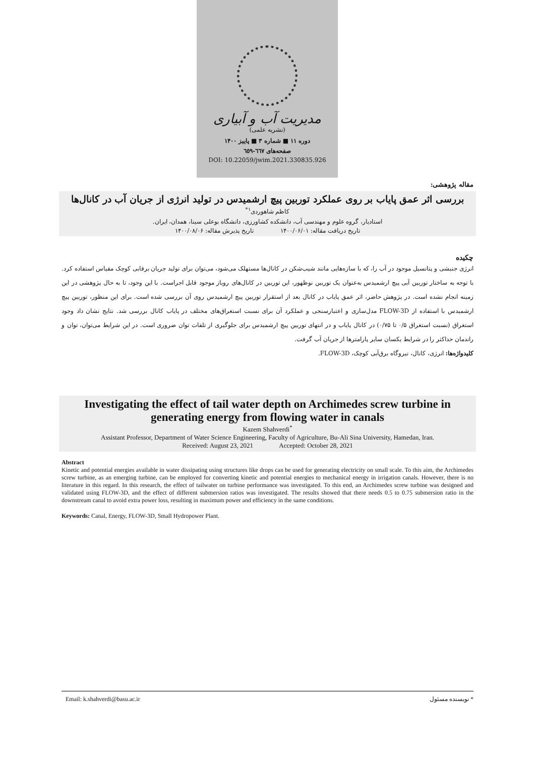مدیریت آب و آبیاری
(نشریه علمی)
دوره ۱۱ ■ شماره ۳ ■ پاییز ۱۴۰۰
صفحه‌های ٦٦٧-٦٥٩
DOI: 10.22059/jwim.2021.330835.926
مقاله پژوهشی:
بررسی اثر عمق پایاب بر روی عملکرد توربین پیچ ارشمیدس در تولید انرژی از جریان آب در کانال‌ها
کاظم شاهوردی<sup>۱*</sup>
استادیار، گروه علوم و مهندسی آب، دانشکده کشاورزی، دانشگاه بوعلی سینا، همدان، ایران.
تاریخ دریافت مقاله: ۱۴۰۰/۰۶/۰۱ تاریخ پذیرش مقاله: ۱۴۰۰/۰۸/۰۶
چکیده
انرژی جنبشی و پتانسیل موجود در آب را، که با سازه‌هایی مانند شیب‌شکن در کانال‌ها مستهلک می‌شود، می‌توان برای تولید جریان برقابی کوچک مقیاس استفاده کرد. با توجه به ساختار توربین آبی پیچ ارشمیدس به‌عنوان یک توربین نوظهور، این توربین در کانال‌های روباز موجود قابل اجراست. با این وجود، تا به حال پژوهشی در این زمینه انجام نشده است. در پژوهش حاضر، اثر عمق پایاب در کانال بعد از استقرار توربین پیچ ارشمیدس روی آن بررسی شده است. برای این منظور، توربین پیچ ارشمیدس با استفاده از FLOW-3D مدل‌سازی و اعتبارسنجی و عملکرد آن برای نسبت استغراق‌های مختلف در پایاب کانال بررسی شد. نتایج نشان داد وجود استغراق (نسبت استغراق ۰/۵ تا ۰/۷۵) در کانال پایاب و در انتهای توربین پیچ ارشمیدس برای جلوگیری از تلفات توان ضروری است. در این شرایط می‌توان، توان و راندمان حداکثر را در شرایط یکسان سایر پارامترها از جریان آب گرفت.
کلیدواژه‌ها: انرژی، کانال، نیروگاه برق‌آبی کوچک، FLOW-3D.
Investigating the effect of tail water depth on Archimedes screw turbine in generating energy from flowing water in canals
Kazem Shahverdi<sup>*</sup>
Assistant Professor, Department of Water Science Engineering, Faculty of Agriculture, Bu-Ali Sina University, Hamedan, Iran.
Received: August 23, 2021 Accepted: October 28, 2021
Abstract
Kinetic and potential energies available in water dissipating using structures like drops can be used for generating electricity on small scale. To this aim, the Archimedes screw turbine, as an emerging turbine, can be employed for converting kinetic and potential energies to mechanical energy in irrigation canals. However, there is no literature in this regard. In this research, the effect of tailwater on turbine performance was investigated. To this end, an Archimedes screw turbine was designed and validated using FLOW-3D, and the effect of different submersion ratios was investigated. The results showed that there needs 0.5 to 0.75 submersion ratio in the downstream canal to avoid extra power loss, resulting in maximum power and efficiency in the same conditions.
Keywords: Canal, Energy, FLOW-3D, Small Hydropower Plant.
Email: k.shahverdi@basu.ac.ir * نویسنده مسئول